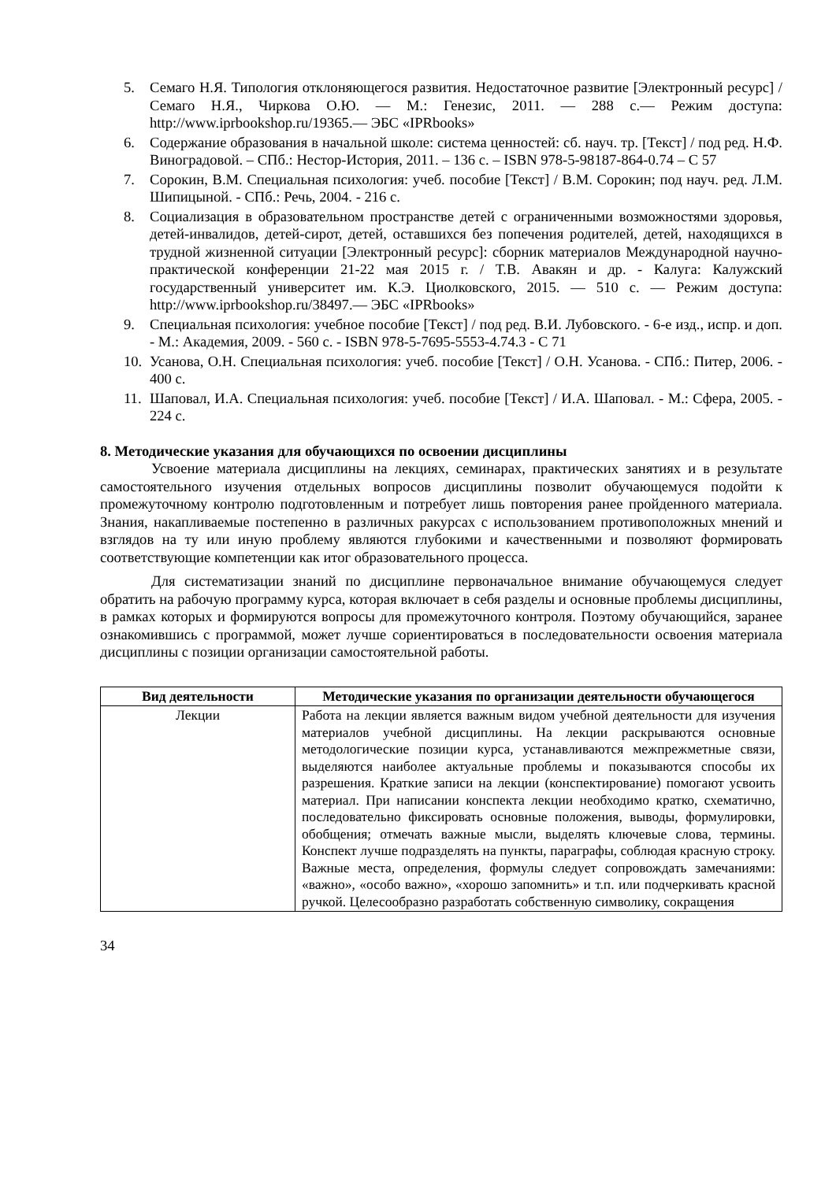5. Семаго Н.Я. Типология отклоняющегося развития. Недостаточное развитие [Электронный ресурс] / Семаго Н.Я., Чиркова О.Ю. — М.: Генезис, 2011. — 288 с.— Режим доступа: http://www.iprbookshop.ru/19365.— ЭБС «IPRbooks»
6. Содержание образования в начальной школе: система ценностей: сб. науч. тр. [Текст] / под ред. Н.Ф. Виноградовой. – СПб.: Нестор-История, 2011. – 136 с. – ISBN 978-5-98187-864-0.74 – С 57
7. Сорокин, В.М. Специальная психология: учеб. пособие [Текст] / В.М. Сорокин; под науч. ред. Л.М. Шипицыной. - СПб.: Речь, 2004. - 216 с.
8. Социализация в образовательном пространстве детей с ограниченными возможностями здоровья, детей-инвалидов, детей-сирот, детей, оставшихся без попечения родителей, детей, находящихся в трудной жизненной ситуации [Электронный ресурс]: сборник материалов Международной научно-практической конференции 21-22 мая 2015 г. / Т.В. Авакян и др. - Калуга: Калужский государственный университет им. К.Э. Циолковского, 2015. — 510 с. — Режим доступа: http://www.iprbookshop.ru/38497.— ЭБС «IPRbooks»
9. Специальная психология: учебное пособие [Текст] / под ред. В.И. Лубовского. - 6-е изд., испр. и доп. - М.: Академия, 2009. - 560 с. - ISBN 978-5-7695-5553-4.74.3 - С 71
10. Усанова, О.Н. Специальная психология: учеб. пособие [Текст] / О.Н. Усанова. - СПб.: Питер, 2006. - 400 с.
11. Шаповал, И.А. Специальная психология: учеб. пособие [Текст] / И.А. Шаповал. - М.: Сфера, 2005. - 224 с.
8. Методические указания для обучающихся по освоении дисциплины
Усвоение материала дисциплины на лекциях, семинарах, практических занятиях и в результате самостоятельного изучения отдельных вопросов дисциплины позволит обучающемуся подойти к промежуточному контролю подготовленным и потребует лишь повторения ранее пройденного материала. Знания, накапливаемые постепенно в различных ракурсах с использованием противоположных мнений и взглядов на ту или иную проблему являются глубокими и качественными и позволяют формировать соответствующие компетенции как итог образовательного процесса.
Для систематизации знаний по дисциплине первоначальное внимание обучающемуся следует обратить на рабочую программу курса, которая включает в себя разделы и основные проблемы дисциплины, в рамках которых и формируются вопросы для промежуточного контроля. Поэтому обучающийся, заранее ознакомившись с программой, может лучше сориентироваться в последовательности освоения материала дисциплины с позиции организации самостоятельной работы.
| Вид деятельности | Методические указания по организации деятельности обучающегося |
| --- | --- |
| Лекции | Работа на лекции является важным видом учебной деятельности для изучения материалов учебной дисциплины. На лекции раскрываются основные методологические позиции курса, устанавливаются межпрежметные связи, выделяются наиболее актуальные проблемы и показываются способы их разрешения. Краткие записи на лекции (конспектирование) помогают усвоить материал. При написании конспекта лекции необходимо кратко, схематично, последовательно фиксировать основные положения, выводы, формулировки, обобщения; отмечать важные мысли, выделять ключевые слова, термины. Конспект лучше подразделять на пункты, параграфы, соблюдая красную строку. Важные места, определения, формулы следует сопровождать замечаниями: «важно», «особо важно», «хорошо запомнить» и т.п. или подчеркивать красной ручкой. Целесообразно разработать собственную символику, сокращения |
34